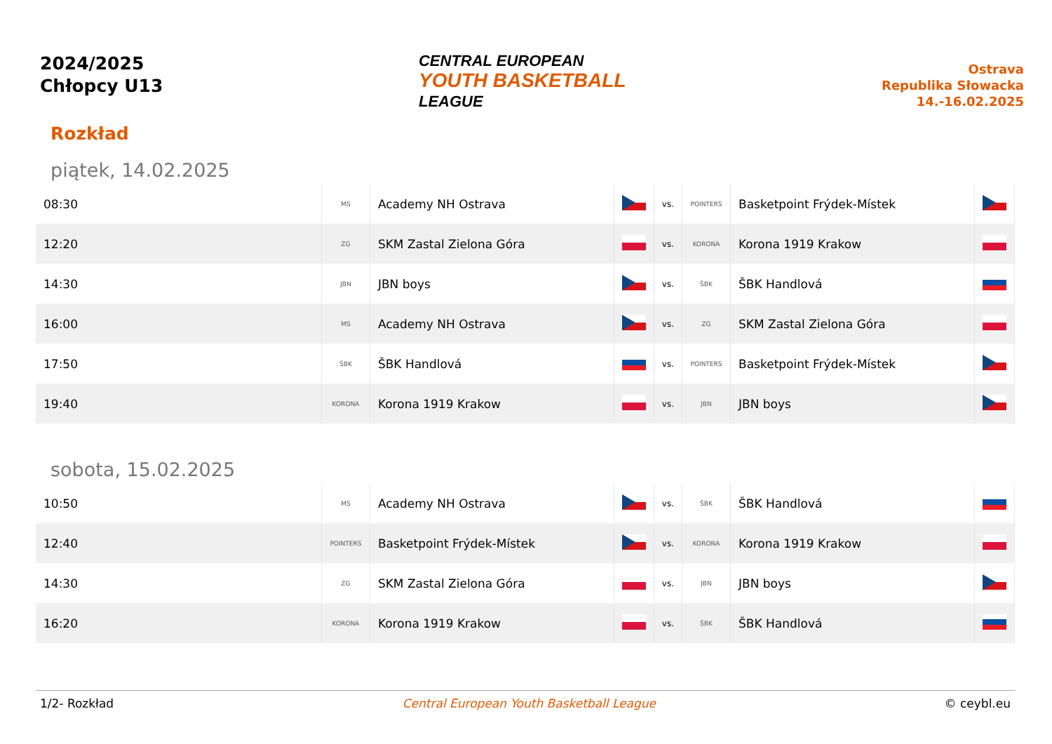2024/2025
Chłopcy U13
CENTRAL EUROPEAN
YOUTH BASKETBALL
LEAGUE
Ostrava
Republika Słowacka
14.-16.02.2025
Rozkład
piątek, 14.02.2025
| 08:30 | MS | Academy NH Ostrava | | vs. | POINTERS | Basketpoint Frýdek-Místek | |
| 12:20 | ZG | SKM Zastal Zielona Góra | | vs. | KORONA | Korona 1919 Krakow | |
| 14:30 | JBN | JBN boys | | vs. | ŠBK | ŠBK Handlová | |
| 16:00 | MS | Academy NH Ostrava | | vs. | ZG | SKM Zastal Zielona Góra | |
| 17:50 | ŠBK | ŠBK Handlová | | vs. | POINTERS | Basketpoint Frýdek-Místek | |
| 19:40 | KORONA | Korona 1919 Krakow | | vs. | JBN | JBN boys | |
sobota, 15.02.2025
| 10:50 | MS | Academy NH Ostrava | | vs. | ŠBK | ŠBK Handlová | |
| 12:40 | POINTERS | Basketpoint Frýdek-Místek | | vs. | KORONA | Korona 1919 Krakow | |
| 14:30 | ZG | SKM Zastal Zielona Góra | | vs. | JBN | JBN boys | |
| 16:20 | KORONA | Korona 1919 Krakow | | vs. | ŠBK | ŠBK Handlová | |
1/2- Rozkład Central European Youth Basketball League © ceybl.eu